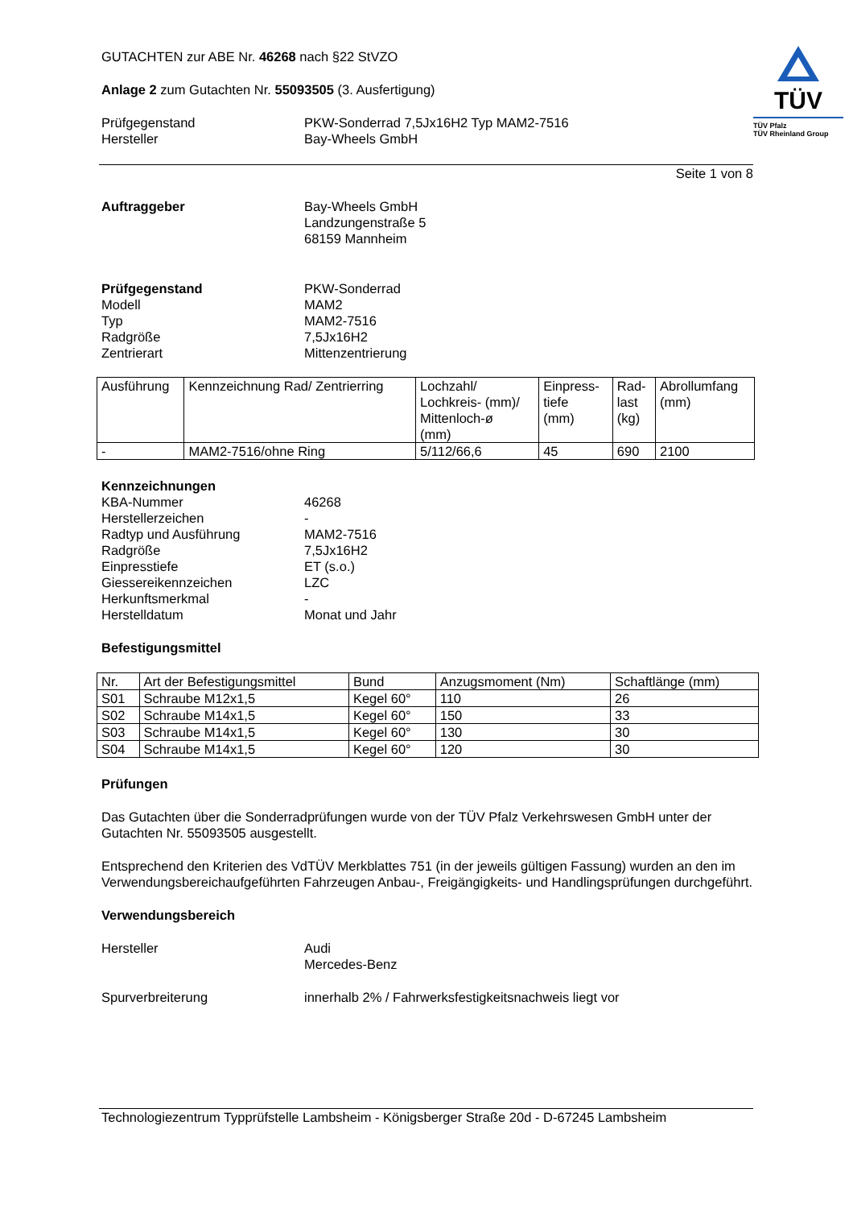TÜV
TÜV Pfalz
TÜV Rheinland Group
GUTACHTEN zur ABE Nr. 46268 nach §22 StVZO
Anlage 2 zum Gutachten Nr. 55093505 (3. Ausfertigung)
Prüfgegenstand
Hersteller
PKW-Sonderrad 7,5Jx16H2 Typ MAM2-7516
Bay-Wheels GmbH
Seite 1 von 8
Auftraggeber Bay-Wheels GmbH
Landzungenstraße 5
68159 Mannheim
Prüfgegenstand
Modell
Typ
Radgröße
Zentrierart
PKW-Sonderrad
MAM2
MAM2-7516
7,5Jx16H2
Mittenzentrierung
| Ausführung | Kennzeichnung Rad/ Zentrierring | Lochzahl/ Lochkreis- (mm)/ Mittenloch-ø (mm) | Einpress- tiefe (mm) | Rad- last (kg) | Abrollumfang (mm) |
| --- | --- | --- | --- | --- | --- |
| - | MAM2-7516/ohne Ring | 5/112/66,6 | 45 | 690 | 2100 |
Kennzeichnungen
KBA-Nummer
Herstellerzeichen
Radtyp und Ausführung
Radgröße
Einpresstiefe
Giessereikennzeichen
Herkunftsmerkmal
Herstelldatum
46268
-
MAM2-7516
7,5Jx16H2
ET (s.o.)
LZC
-
Monat und Jahr
Befestigungsmittel
| Nr. | Art der Befestigungsmittel | Bund | Anzugsmoment (Nm) | Schaftlänge (mm) |
| --- | --- | --- | --- | --- |
| S01 | Schraube M12x1,5 | Kegel 60° | 110 | 26 |
| S02 | Schraube M14x1,5 | Kegel 60° | 150 | 33 |
| S03 | Schraube M14x1,5 | Kegel 60° | 130 | 30 |
| S04 | Schraube M14x1,5 | Kegel 60° | 120 | 30 |
Prüfungen
Das Gutachten über die Sonderradprüfungen wurde von der TÜV Pfalz Verkehrswesen GmbH unter der Gutachten Nr. 55093505 ausgestellt.
Entsprechend den Kriterien des VdTÜV Merkblattes 751 (in der jeweils gültigen Fassung) wurden an den im Verwendungsbereichaufgeführten Fahrzeugen Anbau-, Freigängigkeits- und Handlingsprüfungen durchgeführt.
Verwendungsbereich
Hersteller Audi
Mercedes-Benz
Spurverbreiterung innerhalb 2% / Fahrwerksfestigkeitsnachweis liegt vor
Technologiezentrum Typprüfstelle Lambsheim - Königsberger Straße 20d - D-67245 Lambsheim